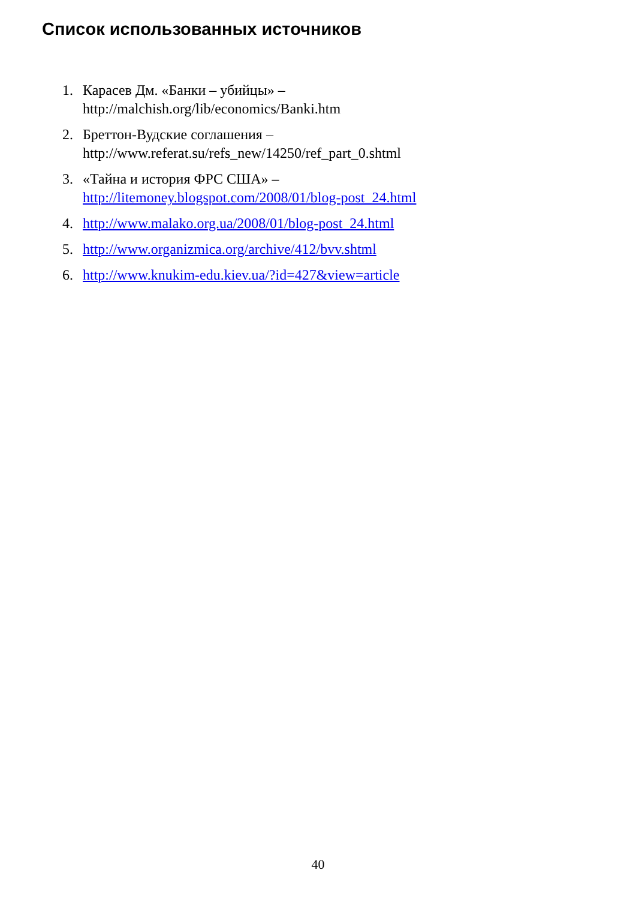Список использованных источников
1. Карасев Дм. «Банки – убийцы» –
http://malchish.org/lib/economics/Banki.htm
2. Бреттон-Вудские соглашения –
http://www.referat.su/refs_new/14250/ref_part_0.shtml
3. «Тайна и история ФРС США» –
http://litemoney.blogspot.com/2008/01/blog-post_24.html
4. http://www.malako.org.ua/2008/01/blog-post_24.html
5. http://www.organizmica.org/archive/412/bvv.shtml
6. http://www.knukim-edu.kiev.ua/?id=427&view=article
40